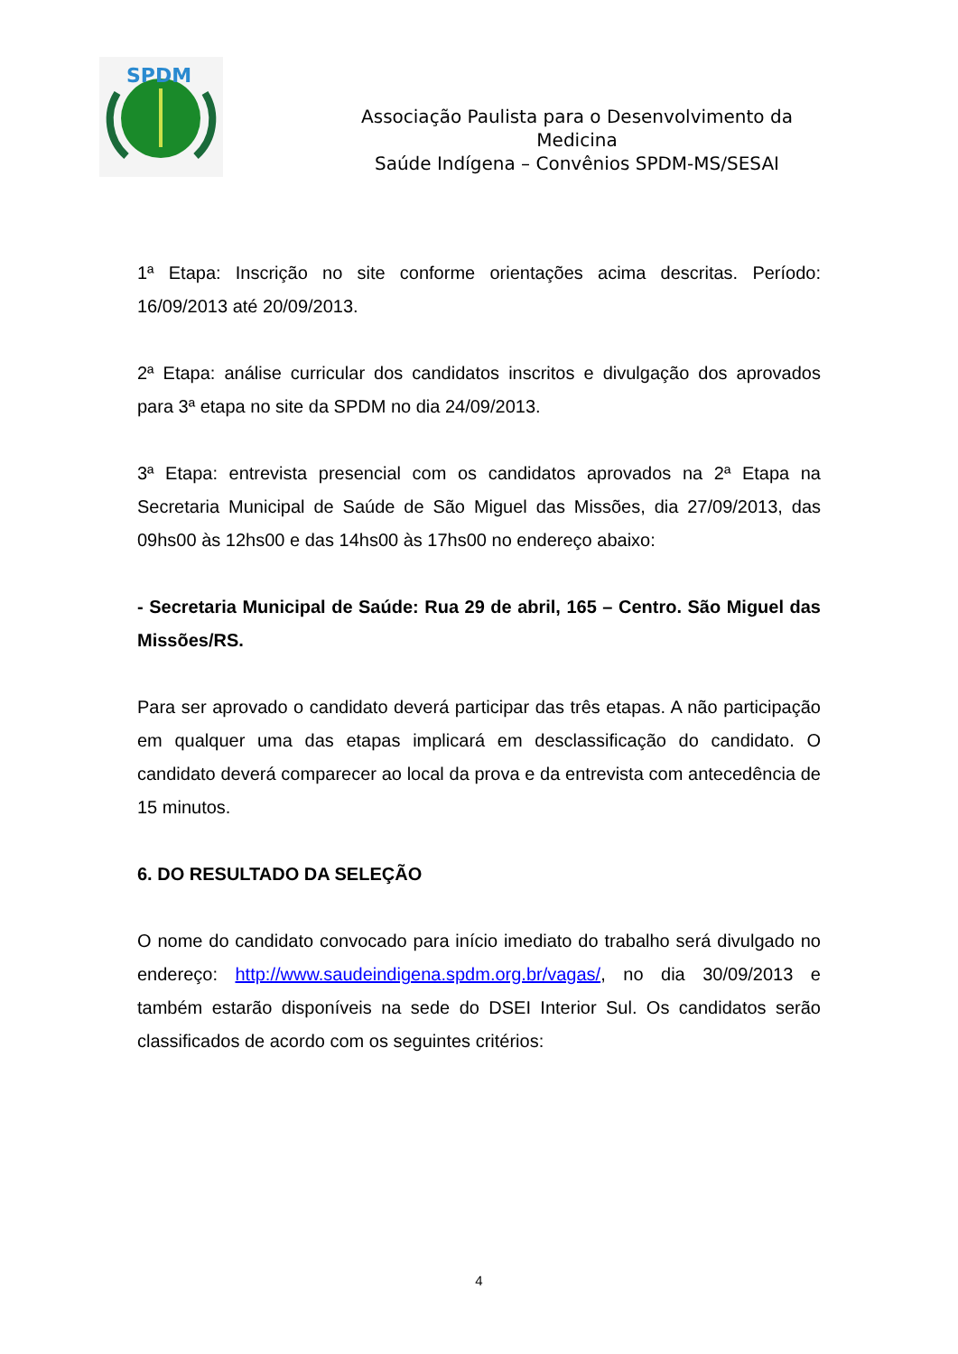SPDM
Associação Paulista para o Desenvolvimento da
Medicina
Saúde Indígena – Convênios SPDM-MS/SESAI
1ª Etapa: Inscrição no site conforme orientações acima descritas. Período: 16/09/2013 até 20/09/2013.
2ª Etapa: análise curricular dos candidatos inscritos e divulgação dos aprovados para 3ª etapa no site da SPDM no dia 24/09/2013.
3ª Etapa: entrevista presencial com os candidatos aprovados na 2ª Etapa na Secretaria Municipal de Saúde de São Miguel das Missões, dia 27/09/2013, das 09hs00 às 12hs00 e das 14hs00 às 17hs00 no endereço abaixo:
- Secretaria Municipal de Saúde: Rua 29 de abril, 165 – Centro. São Miguel das Missões/RS.
Para ser aprovado o candidato deverá participar das três etapas. A não participação em qualquer uma das etapas implicará em desclassificação do candidato. O candidato deverá comparecer ao local da prova e da entrevista com antecedência de 15 minutos.
6. DO RESULTADO DA SELEÇÃO
O nome do candidato convocado para início imediato do trabalho será divulgado no endereço: http://www.saudeindigena.spdm.org.br/vagas/, no dia 30/09/2013 e também estarão disponíveis na sede do DSEI Interior Sul. Os candidatos serão classificados de acordo com os seguintes critérios:
4